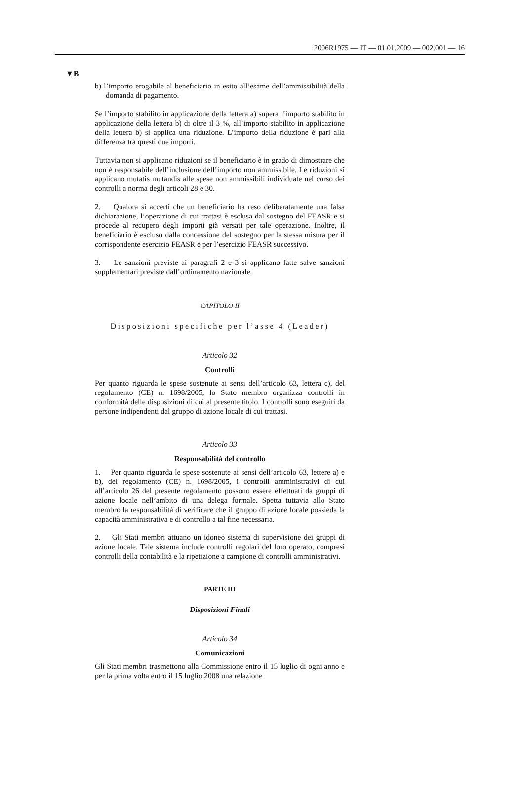2006R1975 — IT — 01.01.2009 — 002.001 — 16
▼B
b) l’importo erogabile al beneficiario in esito all’esame dell’ammissibilità della domanda di pagamento.
Se l’importo stabilito in applicazione della lettera a) supera l’importo stabilito in applicazione della lettera b) di oltre il 3 %, all’importo stabilito in applicazione della lettera b) si applica una riduzione. L’importo della riduzione è pari alla differenza tra questi due importi.
Tuttavia non si applicano riduzioni se il beneficiario è in grado di dimostrare che non è responsabile dell’inclusione dell’importo non ammissibile. Le riduzioni si applicano mutatis mutandis alle spese non ammissibili individuate nel corso dei controlli a norma degli articoli 28 e 30.
2. Qualora si accerti che un beneficiario ha reso deliberatamente una falsa dichiarazione, l’operazione di cui trattasi è esclusa dal sostegno del FEASR e si procede al recupero degli importi già versati per tale operazione. Inoltre, il beneficiario è escluso dalla concessione del sostegno per la stessa misura per il corrispondente esercizio FEASR e per l’esercizio FEASR successivo.
3. Le sanzioni previste ai paragrafi 2 e 3 si applicano fatte salve sanzioni supplementari previste dall’ordinamento nazionale.
CAPITOLO II
Disposizioni specifiche per l’asse 4 (Leader)
Articolo 32
Controlli
Per quanto riguarda le spese sostenute ai sensi dell’articolo 63, lettera c), del regolamento (CE) n. 1698/2005, lo Stato membro organizza controlli in conformità delle disposizioni di cui al presente titolo. I controlli sono eseguiti da persone indipendenti dal gruppo di azione locale di cui trattasi.
Articolo 33
Responsabilità del controllo
1. Per quanto riguarda le spese sostenute ai sensi dell’articolo 63, lettere a) e b), del regolamento (CE) n. 1698/2005, i controlli amministrativi di cui all’articolo 26 del presente regolamento possono essere effettuati da gruppi di azione locale nell’ambito di una delega formale. Spetta tuttavia allo Stato membro la responsabilità di verificare che il gruppo di azione locale possieda la capacità amministrativa e di controllo a tal fine necessaria.
2. Gli Stati membri attuano un idoneo sistema di supervisione dei gruppi di azione locale. Tale sistema include controlli regolari del loro operato, compresi controlli della contabilità e la ripetizione a campione di controlli amministrativi.
PARTE III
Disposizioni Finali
Articolo 34
Comunicazioni
Gli Stati membri trasmettono alla Commissione entro il 15 luglio di ogni anno e per la prima volta entro il 15 luglio 2008 una relazione